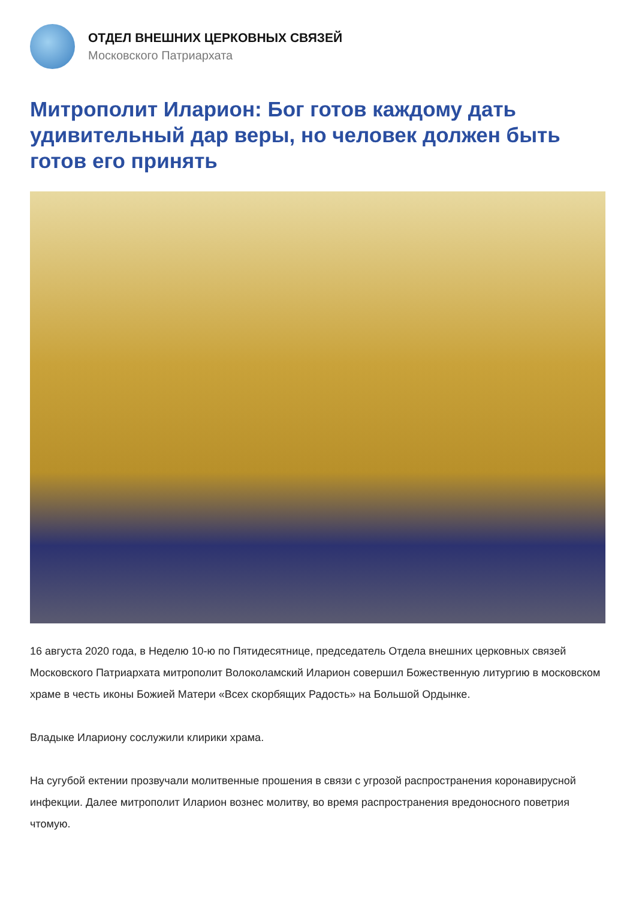ОТДЕЛ ВНЕШНИХ ЦЕРКОВНЫХ СВЯЗЕЙ
Московского Патриархата
Митрополит Иларион: Бог готов каждому дать удивительный дар веры, но человек должен быть готов его принять
16 августа 2020 года, в Неделю 10-ю по Пятидесятнице, председатель Отдела внешних церковных связей Московского Патриархата митрополит Волоколамский Иларион совершил Божественную литургию в московском храме в честь иконы Божией Матери «Всех скорбящих Радость» на Большой Ордынке.
Владыке Илариону сослужили клирики храма.
На сугубой ектении прозвучали молитвенные прошения в связи с угрозой распространения коронавирусной инфекции. Далее митрополит Иларион вознес молитву, во время распространения вредоносного поветрия чтомую.